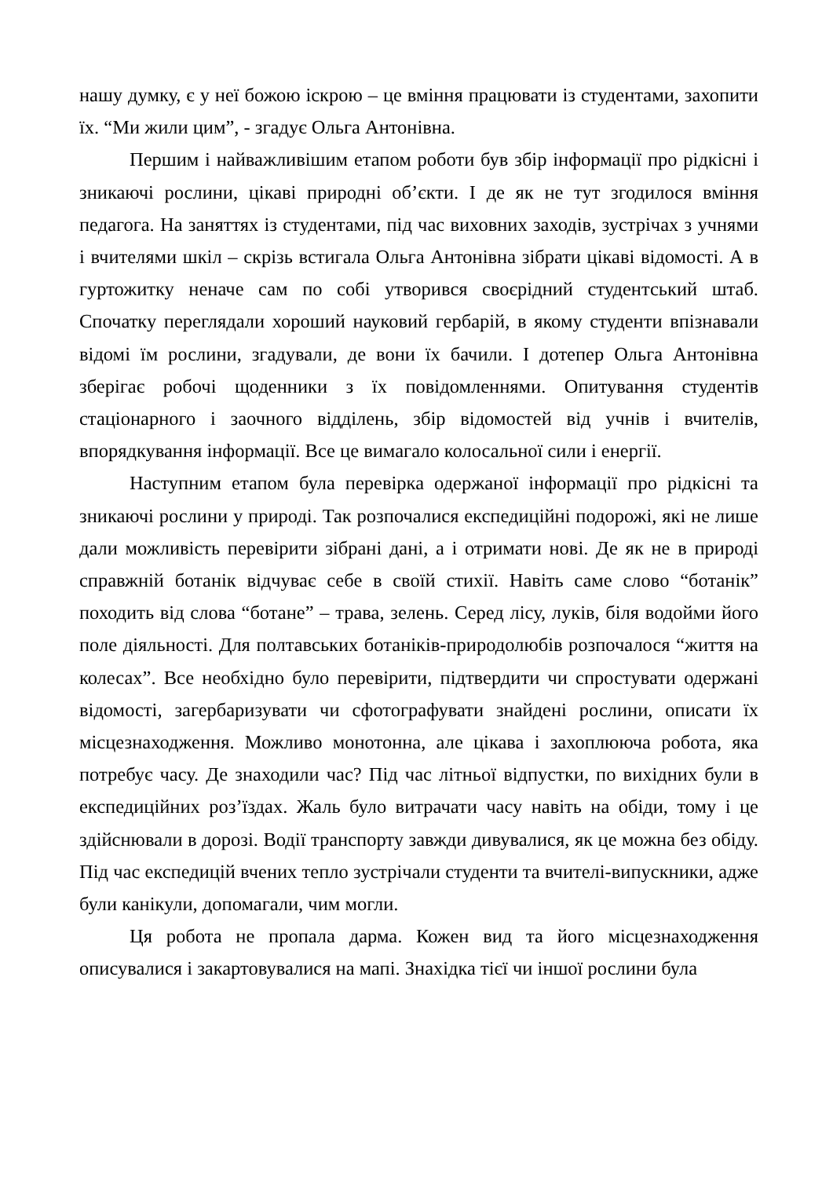нашу думку, є у неї божою іскрою – це вміння працювати із студентами, захопити їх. “Ми жили цим”, - згадує Ольга Антонівна.
Першим і найважливішим етапом роботи був збір інформації про рідкісні і зникаючі рослини, цікаві природні об’єкти. І де як не тут згодилося вміння педагога. На заняттях із студентами, під час виховних заходів, зустрічах з учнями і вчителями шкіл – скрізь встигала Ольга Антонівна зібрати цікаві відомості. А в гуртожитку неначе сам по собі утворився своєрідний студентський штаб. Спочатку переглядали хороший науковий гербарій, в якому студенти впізнавали відомі їм рослини, згадували, де вони їх бачили. І дотепер Ольга Антонівна зберігає робочі щоденники з їх повідомленнями. Опитування студентів стаціонарного і заочного відділень, збір відомостей від учнів і вчителів, впорядкування інформації. Все це вимагало колосальної сили і енергії.
Наступним етапом була перевірка одержаної інформації про рідкісні та зникаючі рослини у природі. Так розпочалися експедиційні подорожі, які не лише дали можливість перевірити зібрані дані, а і отримати нові. Де як не в природі справжній ботанік відчуває себе в своїй стихії. Навіть саме слово “ботанік” походить від слова “ботане” – трава, зелень. Серед лісу, луків, біля водойми його поле діяльності. Для полтавських ботаніків-природолюбів розпочалося “життя на колесах”. Все необхідно було перевірити, підтвердити чи спростувати одержані відомості, загербаризувати чи сфотографувати знайдені рослини, описати їх місцезнаходження. Можливо монотонна, але цікава і захоплююча робота, яка потребує часу. Де знаходили час? Під час літньої відпустки, по вихідних були в експедиційних роз’їздах. Жаль було витрачати часу навіть на обіди, тому і це здійснювали в дорозі. Водії транспорту завжди дивувалися, як це можна без обіду. Під час експедицій вчених тепло зустрічали студенти та вчителі-випускники, адже були канікули, допомагали, чим могли.
Ця робота не пропала дарма. Кожен вид та його місцезнаходження описувалися і закартовувалися на мапі. Знахідка тієї чи іншої рослини була